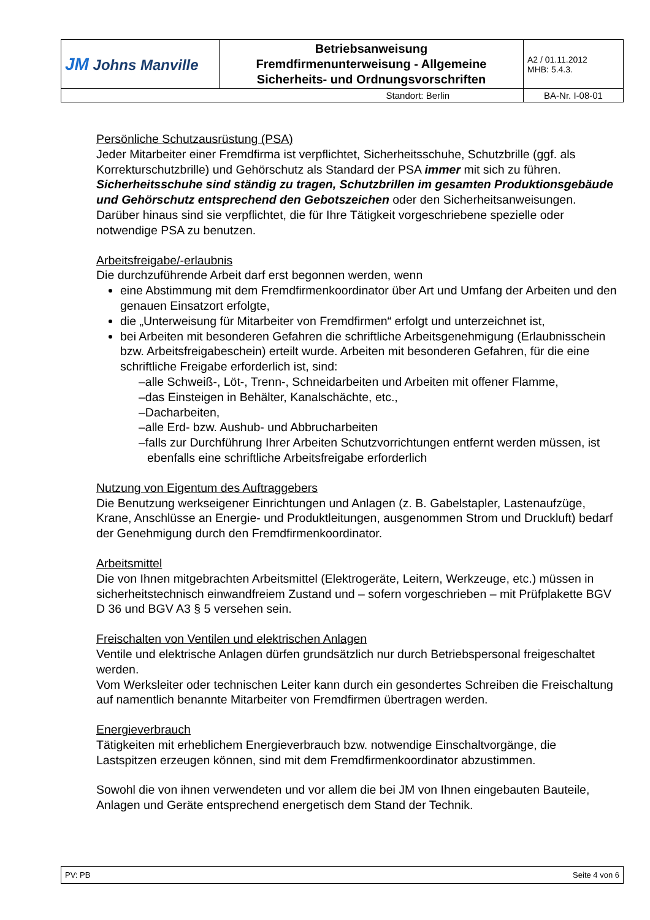| JM Johns Manville | Betriebsanweisung Fremdfirmenunterweisung - Allgemeine Sicherheits- und Ordnungsvorschriften | A2 / 01.11.2012 MHB: 5.4.3. |
| Standort: Berlin | | BA-Nr. I-08-01 |
Persönliche Schutzausrüstung (PSA)
Jeder Mitarbeiter einer Fremdfirma ist verpflichtet, Sicherheitsschuhe, Schutzbrille (ggf. als Korrekturschutzbrille) und Gehörschutz als Standard der PSA immer mit sich zu führen. Sicherheitsschuhe sind ständig zu tragen, Schutzbrillen im gesamten Produktionsgebäude und Gehörschutz entsprechend den Gebotszeichen oder den Sicherheitsanweisungen.
Darüber hinaus sind sie verpflichtet, die für Ihre Tätigkeit vorgeschriebene spezielle oder notwendige PSA zu benutzen.
Arbeitsfreigabe/-erlaubnis
Die durchzuführende Arbeit darf erst begonnen werden, wenn
eine Abstimmung mit dem Fremdfirmenkoordinator über Art und Umfang der Arbeiten und den genauen Einsatzort erfolgte,
die „Unterweisung für Mitarbeiter von Fremdfirmen“ erfolgt und unterzeichnet ist,
bei Arbeiten mit besonderen Gefahren die schriftliche Arbeitsgenehmigung (Erlaubnisschein bzw. Arbeitsfreigabeschein) erteilt wurde. Arbeiten mit besonderen Gefahren, für die eine schriftliche Freigabe erforderlich ist, sind:
–alle Schweiß-, Löt-, Trenn-, Schneidarbeiten und Arbeiten mit offener Flamme,
–das Einsteigen in Behälter, Kanalschächte, etc.,
–Dacharbeiten,
–alle Erd- bzw. Aushub- und Abbrucharbeiten
–falls zur Durchführung Ihrer Arbeiten Schutzvorrichtungen entfernt werden müssen, ist ebenfalls eine schriftliche Arbeitsfreigabe erforderlich
Nutzung von Eigentum des Auftraggebers
Die Benutzung werkseigener Einrichtungen und Anlagen (z. B. Gabelstapler, Lastenaufzüge, Krane, Anschlüsse an Energie- und Produktleitungen, ausgenommen Strom und Druckluft) bedarf der Genehmigung durch den Fremdfirmenkoordinator.
Arbeitsmittel
Die von Ihnen mitgebrachten Arbeitsmittel (Elektrogeräte, Leitern, Werkzeuge, etc.) müssen in sicherheitstechnisch einwandfreiem Zustand und – sofern vorgeschrieben – mit Prüfplakette BGV D 36 und BGV A3 § 5 versehen sein.
Freischalten von Ventilen und elektrischen Anlagen
Ventile und elektrische Anlagen dürfen grundsätzlich nur durch Betriebspersonal freigeschaltet werden.
Vom Werksleiter oder technischen Leiter kann durch ein gesondertes Schreiben die Freischaltung auf namentlich benannte Mitarbeiter von Fremdfirmen übertragen werden.
Energieverbrauch
Tätigkeiten mit erheblichem Energieverbrauch bzw. notwendige Einschaltvorgänge, die Lastspitzen erzeugen können, sind mit dem Fremdfirmenkoordinator abzustimmen.
Sowohl die von ihnen verwendeten und vor allem die bei JM von Ihnen eingebauten Bauteile, Anlagen und Geräte entsprechend energetisch dem Stand der Technik.
PV: PB Seite 4 von 6